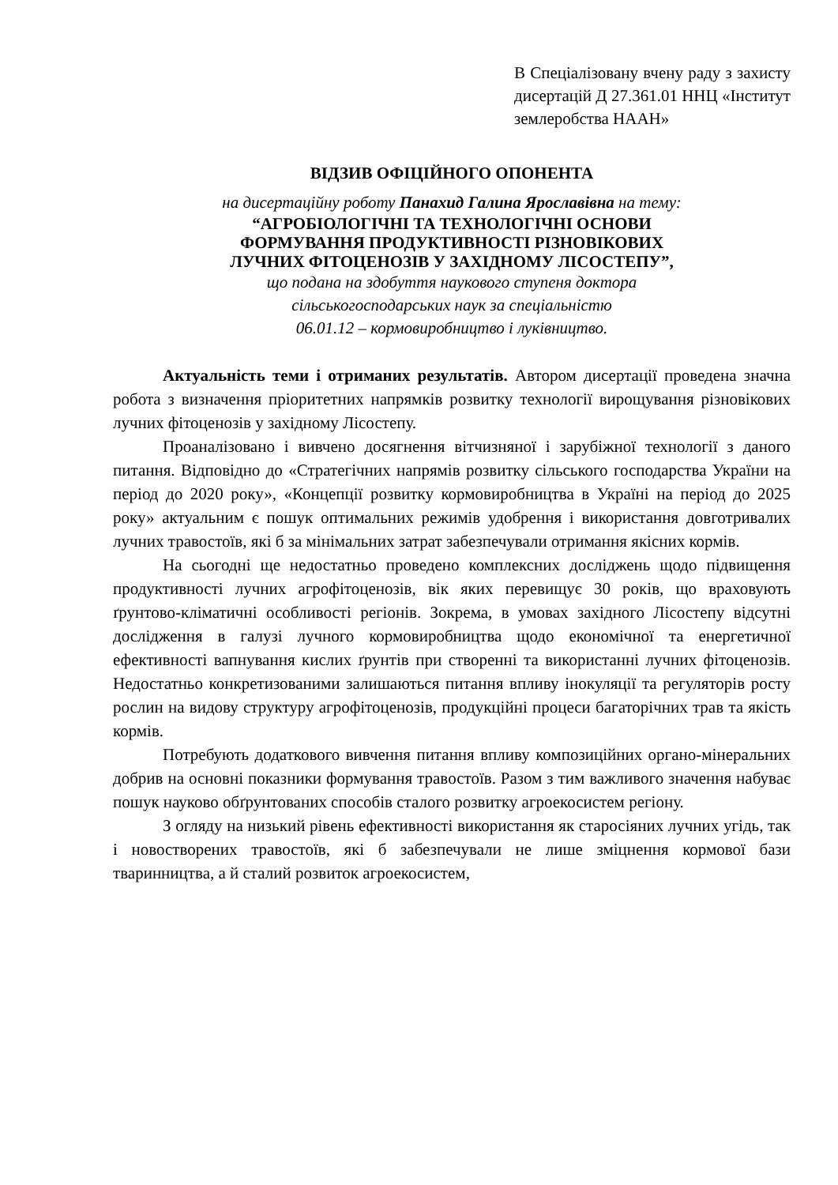В Спеціалізовану вчену раду з захисту дисертацій Д 27.361.01 ННЦ «Інститут землеробства НААН»
ВІДЗИВ ОФІЦІЙНОГО ОПОНЕНТА
на дисертаційну роботу Панахид Галина Ярославівна на тему:
“АГРОБІОЛОГІЧНІ ТА ТЕХНОЛОГІЧНІ ОСНОВИ
ФОРМУВАННЯ ПРОДУКТИВНОСТІ РІЗНОВІКОВИХ
ЛУЧНИХ ФІТОЦЕНОЗІВ У ЗАХІДНОМУ ЛІСОСТЕПУ”,
що подана на здобуття наукового ступеня доктора
сільськогосподарських наук за спеціальністю
06.01.12 – кормовиробництво і луківництво.
Актуальність теми і отриманих результатів. Автором дисертації проведена значна робота з визначення пріоритетних напрямків розвитку технології вирощування різновікових лучних фітоценозів у західному Лісостепу.
Проаналізовано і вивчено досягнення вітчизняної і зарубіжної технології з даного питання. Відповідно до «Стратегічних напрямів розвитку сільського господарства України на період до 2020 року», «Концепції розвитку кормовиробництва в Україні на період до 2025 року» актуальним є пошук оптимальних режимів удобрення і використання довготривалих лучних травостоїв, які б за мінімальних затрат забезпечували отримання якісних кормів.
На сьогодні ще недостатньо проведено комплексних досліджень щодо підвищення продуктивності лучних агрофітоценозів, вік яких перевищує 30 років, що враховують ґрунтово-кліматичні особливості регіонів. Зокрема, в умовах західного Лісостепу відсутні дослідження в галузі лучного кормовиробництва щодо економічної та енергетичної ефективності вапнування кислих ґрунтів при створенні та використанні лучних фітоценозів. Недостатньо конкретизованими залишаються питання впливу інокуляції та регуляторів росту рослин на видову структуру агрофітоценозів, продукційні процеси багаторічних трав та якість кормів.
Потребують додаткового вивчення питання впливу композиційних органо-мінеральних добрив на основні показники формування травостоїв. Разом з тим важливого значення набуває пошук науково обґрунтованих способів сталого розвитку агроекосистем регіону.
З огляду на низький рівень ефективності використання як старосіяних лучних угідь, так і новостворених травостоїв, які б забезпечували не лише зміцнення кормової бази тваринництва, а й сталий розвиток агроекосистем,